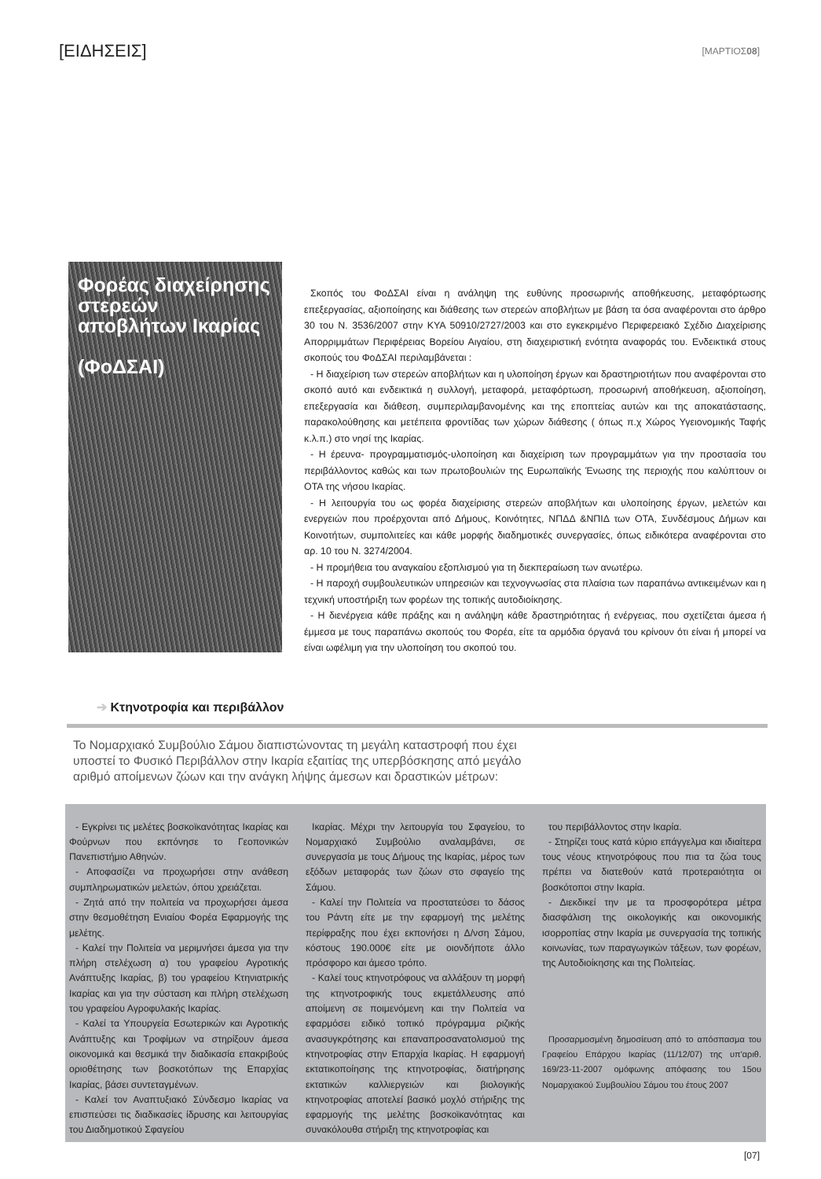[ΕΙΔΗΣΕΙΣ]
[ΜΑΡΤΙΟΣ08]
Φορέας διαχείρησης στερεών αποβλήτων Ικαρίας
(ΦοΔΣΑΙ)
Σκοπός του ΦοΔΣΑΙ είναι η ανάληψη της ευθύνης προσωρινής αποθήκευσης, μεταφόρτωσης επεξεργασίας, αξιοποίησης και διάθεσης των στερεών αποβλήτων με βάση τα όσα αναφέρονται στο άρθρο 30 του Ν. 3536/2007 στην ΚΥΑ 50910/2727/2003 και στο εγκεκριμένο Περιφερειακό Σχέδιο Διαχείρισης Απορριμμάτων Περιφέρειας Βορείου Αιγαίου, στη διαχειριστική ενότητα αναφοράς του. Ενδεικτικά στους σκοπούς του ΦοΔΣΑΙ περιλαμβάνεται :
- Η διαχείριση των στερεών αποβλήτων και η υλοποίηση έργων και δραστηριοτήτων που αναφέρονται στο σκοπό αυτό και ενδεικτικά η συλλογή, μεταφορά, μεταφόρτωση, προσωρινή αποθήκευση, αξιοποίηση, επεξεργασία και διάθεση, συμπεριλαμβανομένης και της εποπτείας αυτών και της αποκατάστασης, παρακολούθησης και μετέπειτα φροντίδας των χώρων διάθεσης ( όπως π.χ Χώρος Υγειονομικής Ταφής κ.λ.π.) στο νησί της Ικαρίας.
- Η έρευνα- προγραμματισμός-υλοποίηση και διαχείριση των προγραμμάτων για την προστασία του περιβάλλοντος καθώς και των πρωτοβουλιών της Ευρωπαϊκής Ένωσης της περιοχής που καλύπτουν οι ΟΤΑ της νήσου Ικαρίας.
- Η λειτουργία του ως φορέα διαχείρισης στερεών αποβλήτων και υλοποίησης έργων, μελετών και ενεργειών που προέρχονται από Δήμους, Κοινότητες, ΝΠΔΔ &ΝΠΙΔ των ΟΤΑ, Συνδέσμους Δήμων και Κοινοτήτων, συμπολιτείες και κάθε μορφής διαδημοτικές συνεργασίες, όπως ειδικότερα αναφέρονται στο αρ. 10 του Ν. 3274/2004.
- Η προμήθεια του αναγκαίου εξοπλισμού για τη διεκπεραίωση των ανωτέρω.
- Η παροχή συμβουλευτικών υπηρεσιών και τεχνογνωσίας στα πλαίσια των παραπάνω αντικειμένων και η τεχνική υποστήριξη των φορέων της τοπικής αυτοδιοίκησης.
- Η διενέργεια κάθε πράξης και η ανάληψη κάθε δραστηριότητας ή ενέργειας, που σχετίζεται άμεσα ή έμμεσα με τους παραπάνω σκοπούς του Φορέα, είτε τα αρμόδια όργανά του κρίνουν ότι είναι ή μπορεί να είναι ωφέλιμη για την υλοποίηση του σκοπού του.
➔ Κτηνοτροφία και περιβάλλον
Το Νομαρχιακό Συμβούλιο Σάμου διαπιστώνοντας τη μεγάλη καταστροφή που έχει υποστεί το Φυσικό Περιβάλλον στην Ικαρία εξαιτίας της υπερβόσκησης από μεγάλο αριθμό αποίμενων ζώων και την ανάγκη λήψης άμεσων και δραστικών μέτρων:
- Εγκρίνει τις μελέτες βοσκοϊκανότητας Ικαρίας και Φούρνων που εκπόνησε το Γεοπονικών Πανεπιστήμιο Αθηνών.
- Αποφασίζει να προχωρήσει στην ανάθεση συμπληρωματικών μελετών, όπου χρειάζεται.
- Ζητά από την πολιτεία να προχωρήσει άμεσα στην θεσμοθέτηση Ενιαίου Φορέα Εφαρμογής της μελέτης.
- Καλεί την Πολιτεία να μεριμνήσει άμεσα για την πλήρη στελέχωση α) του γραφείου Αγροτικής Ανάπτυξης Ικαρίας, β) του γραφείου Κτηνιατρικής Ικαρίας και για την σύσταση και πλήρη στελέχωση του γραφείου Αγροφυλακής Ικαρίας.
- Καλεί τα Υπουργεία Εσωτερικών και Αγροτικής Ανάπτυξης και Τροφίμων να στηρίξουν άμεσα οικονομικά και θεσμικά την διαδικασία επακριβούς οριοθέτησης των βοσκοτόπων της Επαρχίας Ικαρίας, βάσει συντεταγμένων.
- Καλεί τον Αναπτυξιακό Σύνδεσμο Ικαρίας να επισπεύσει τις διαδικασίες ίδρυσης και λειτουργίας του Διαδημοτικού Σφαγείου
Ικαρίας. Μέχρι την λειτουργία του Σφαγείου, το Νομαρχιακό Συμβούλιο αναλαμβάνει, σε συνεργασία με τους Δήμους της Ικαρίας, μέρος των εξόδων μεταφοράς των ζώων στο σφαγείο της Σάμου.
- Καλεί την Πολιτεία να προστατεύσει το δάσος του Ράντη είτε με την εφαρμογή της μελέτης περίφραξης που έχει εκπονήσει η Δ/νση Σάμου, κόστους 190.000€ είτε με οιονδήποτε άλλο πρόσφορο και άμεσο τρόπο.
- Καλεί τους κτηνοτρόφους να αλλάξουν τη μορφή της κτηνοτροφικής τους εκμετάλλευσης από αποίμενη σε ποιμενόμενη και την Πολιτεία να εφαρμόσει ειδικό τοπικό πρόγραμμα ριζικής ανασυγκρότησης και επαναπροσανατολισμού της κτηνοτροφίας στην Επαρχία Ικαρίας. Η εφαρμογή εκτατικοποίησης της κτηνοτροφίας, διατήρησης εκτατικών καλλιεργειών και βιολογικής κτηνοτροφίας αποτελεί βασικό μοχλό στήριξης της εφαρμογής της μελέτης βοσκοϊκανότητας και συνακόλουθα στήριξη της κτηνοτροφίας και
του περιβάλλοντος στην Ικαρία.
- Στηρίζει τους κατά κύριο επάγγελμα και ιδιαίτερα τους νέους κτηνοτρόφους που πια τα ζώα τους πρέπει να διατεθούν κατά προτεραιότητα οι βοσκότοποι στην Ικαρία.
- Διεκδικεί την με τα προσφορότερα μέτρα διασφάλιση της οικολογικής και οικονομικής ισορροπίας στην Ικαρία με συνεργασία της τοπικής κοινωνίας, των παραγωγικών τάξεων, των φορέων, της Αυτοδιοίκησης και της Πολιτείας.
Προσαρμοσμένη δημοσίευση από το απόσπασμα του Γραφείου Επάρχου Ικαρίας (11/12/07) της υπ'αριθ. 169/23-11-2007 ομόφωνης απόφασης του 15ου Νομαρχιακού Συμβουλίου Σάμου του έτους 2007
[07]